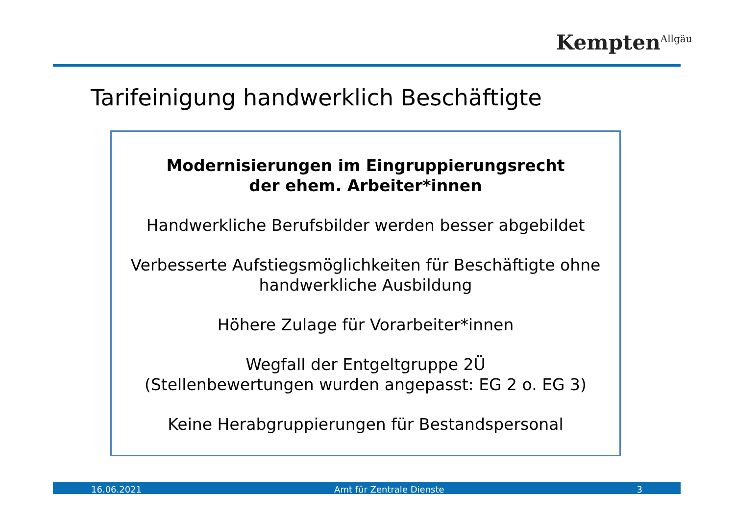Kempten<sup>Allgäu</sup>
Tarifeinigung handwerklich Beschäftigte
Modernisierungen im Eingruppierungsrecht
der ehem. Arbeiter*innen
Handwerkliche Berufsbilder werden besser abgebildet
Verbesserte Aufstiegsmöglichkeiten für Beschäftigte ohne
handwerkliche Ausbildung
Höhere Zulage für Vorarbeiter*innen
Wegfall der Entgeltgruppe 2Ü
(Stellenbewertungen wurden angepasst: EG 2 o. EG 3)
Keine Herabgruppierungen für Bestandspersonal
16.06.2021 Amt für Zentrale Dienste 3